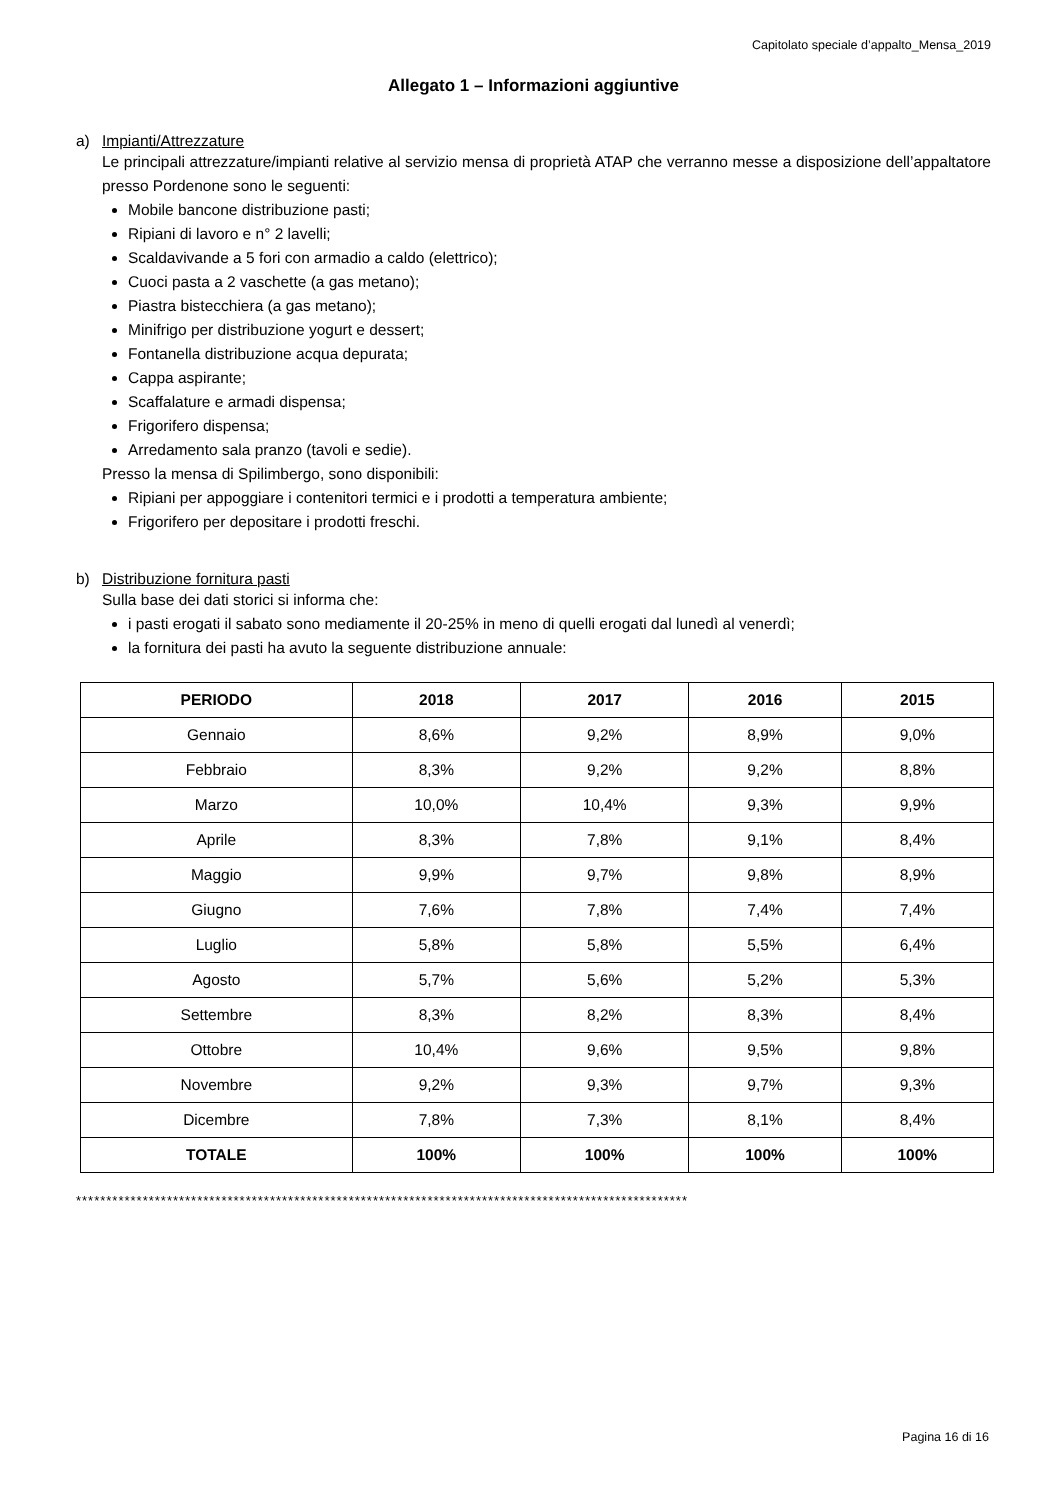Capitolato speciale d’appalto_Mensa_2019
Allegato 1 – Informazioni aggiuntive
a) Impianti/Attrezzature
Le principali attrezzature/impianti relative al servizio mensa di proprietà ATAP che verranno messe a disposizione dell’appaltatore presso Pordenone sono le seguenti:
Mobile bancone distribuzione pasti;
Ripiani di lavoro e n° 2 lavelli;
Scaldavivande a 5 fori con armadio a caldo (elettrico);
Cuoci pasta a 2 vaschette (a gas metano);
Piastra bistecchiera (a gas metano);
Minifrigo per distribuzione yogurt e dessert;
Fontanella distribuzione acqua depurata;
Cappa aspirante;
Scaffalature e armadi dispensa;
Frigorifero dispensa;
Arredamento sala pranzo (tavoli e sedie).
Presso la mensa di Spilimbergo, sono disponibili:
Ripiani per appoggiare i contenitori termici e i prodotti a temperatura ambiente;
Frigorifero per depositare i prodotti freschi.
b) Distribuzione fornitura pasti
Sulla base dei dati storici si informa che:
i pasti erogati il sabato sono mediamente il 20-25% in meno di quelli erogati dal lunedì al venerdì;
la fornitura dei pasti ha avuto la seguente distribuzione annuale:
| PERIODO | 2018 | 2017 | 2016 | 2015 |
| --- | --- | --- | --- | --- |
| Gennaio | 8,6% | 9,2% | 8,9% | 9,0% |
| Febbraio | 8,3% | 9,2% | 9,2% | 8,8% |
| Marzo | 10,0% | 10,4% | 9,3% | 9,9% |
| Aprile | 8,3% | 7,8% | 9,1% | 8,4% |
| Maggio | 9,9% | 9,7% | 9,8% | 8,9% |
| Giugno | 7,6% | 7,8% | 7,4% | 7,4% |
| Luglio | 5,8% | 5,8% | 5,5% | 6,4% |
| Agosto | 5,7% | 5,6% | 5,2% | 5,3% |
| Settembre | 8,3% | 8,2% | 8,3% | 8,4% |
| Ottobre | 10,4% | 9,6% | 9,5% | 9,8% |
| Novembre | 9,2% | 9,3% | 9,7% | 9,3% |
| Dicembre | 7,8% | 7,3% | 8,1% | 8,4% |
| TOTALE | 100% | 100% | 100% | 100% |
*****************************************************************************************************
Pagina 16 di 16